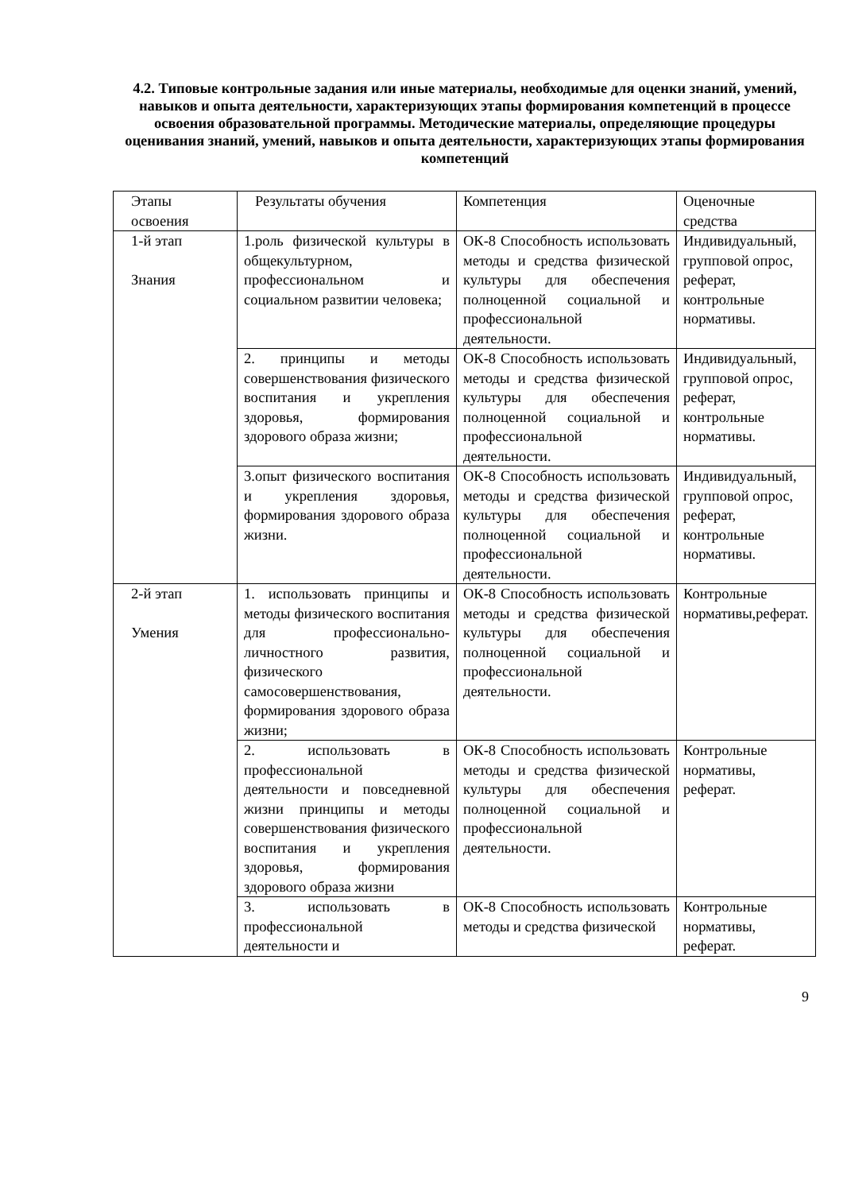4.2. Типовые контрольные задания или иные материалы, необходимые для оценки знаний, умений, навыков и опыта деятельности, характеризующих этапы формирования компетенций в процессе освоения образовательной программы. Методические материалы, определяющие процедуры оценивания знаний, умений, навыков и опыта деятельности, характеризующих этапы формирования компетенций
| Этапы освоения | Результаты обучения | Компетенция | Оценочные средства |
| 1-й этап Знания | 1.роль физической культуры в общекультурном, профессиональном и социальном развитии человека; | ОК-8 Способность использовать методы и средства физической культуры для обеспечения полноценной социальной и профессиональной деятельности. | Индивидуальный, групповой опрос, реферат, контрольные нормативы. |
| | 2. принципы и методы совершенствования физического воспитания и укрепления здоровья, формирования здорового образа жизни; | ОК-8 Способность использовать методы и средства физической культуры для обеспечения полноценной социальной и профессиональной деятельности. | Индивидуальный, групповой опрос, реферат, контрольные нормативы. |
| | 3.опыт физического воспитания и укрепления здоровья, формирования здорового образа жизни. | ОК-8 Способность использовать методы и средства физической культуры для обеспечения полноценной социальной и профессиональной деятельности. | Индивидуальный, групповой опрос, реферат, контрольные нормативы. |
| 2-й этап Умения | 1. использовать принципы и методы физического воспитания для профессионально-личностного развития, физического самосовершенствования, формирования здорового образа жизни; | ОК-8 Способность использовать методы и средства физической культуры для обеспечения полноценной социальной и профессиональной деятельности. | Контрольные нормативы,реферат. |
| | 2. использовать в профессиональной деятельности и повседневной жизни принципы и методы совершенствования физического воспитания и укрепления здоровья, формирования здорового образа жизни | ОК-8 Способность использовать методы и средства физической культуры для обеспечения полноценной социальной и профессиональной деятельности. | Контрольные нормативы, реферат. |
| | 3. использовать в профессиональной деятельности и | ОК-8 Способность использовать методы и средства физической | Контрольные нормативы, реферат. |
9